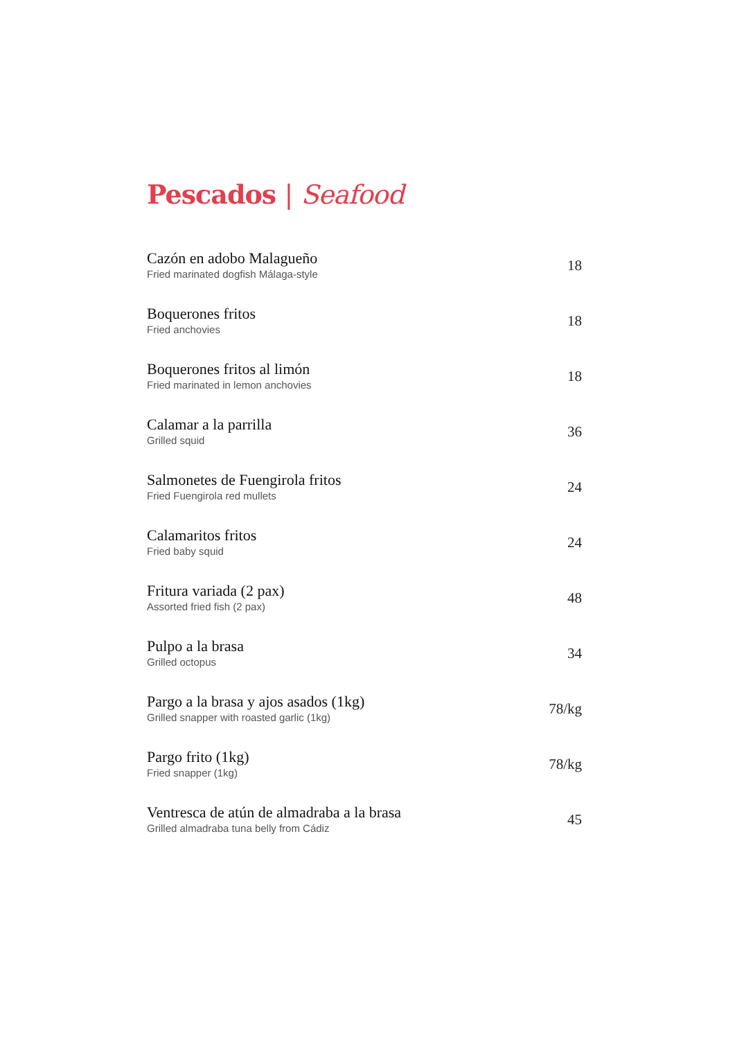Pescados | Seafood
Cazón en adobo Malagueño
Fried marinated dogfish Málaga-style
18
Boquerones fritos
Fried anchovies
18
Boquerones fritos al limón
Fried marinated in lemon anchovies
18
Calamar a la parrilla
Grilled squid
36
Salmonetes de Fuengirola fritos
Fried Fuengirola red mullets
24
Calamaritos fritos
Fried baby squid
24
Fritura variada (2 pax)
Assorted fried fish (2 pax)
48
Pulpo a la brasa
Grilled octopus
34
Pargo a la brasa y ajos asados (1kg)
Grilled snapper with roasted garlic (1kg)
78/kg
Pargo frito (1kg)
Fried snapper (1kg)
78/kg
Ventresca de atún de almadraba a la brasa
Grilled almadraba tuna belly from Cádiz
45